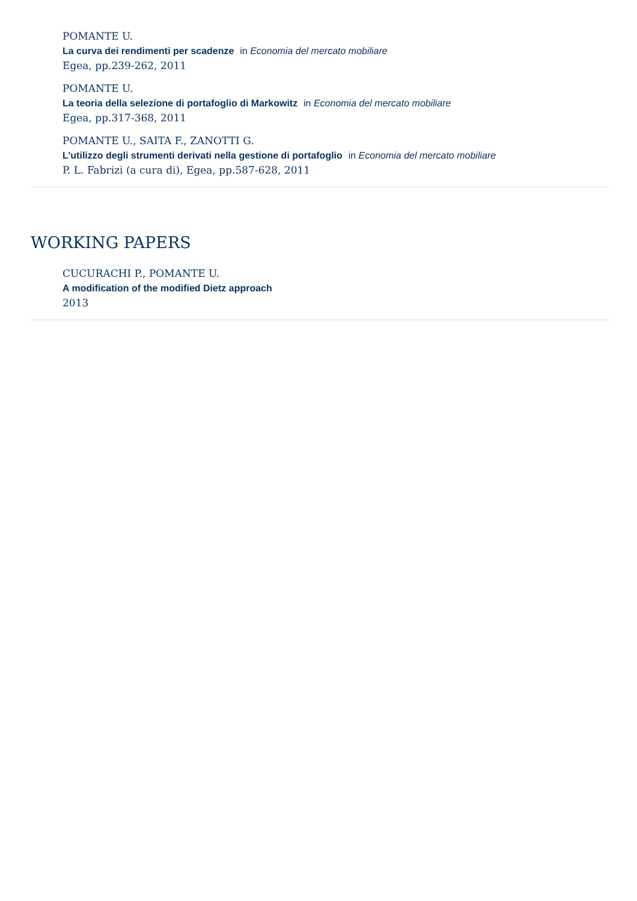POMANTE U.
La curva dei rendimenti per scadenze in Economia del mercato mobiliare
Egea, pp.239-262, 2011
POMANTE U.
La teoria della selezione di portafoglio di Markowitz in Economia del mercato mobiliare
Egea, pp.317-368, 2011
POMANTE U., SAITA F., ZANOTTI G.
L’utilizzo degli strumenti derivati nella gestione di portafoglio in Economia del mercato mobiliare
P. L. Fabrizi (a cura di), Egea, pp.587-628, 2011
WORKING PAPERS
CUCURACHI P., POMANTE U.
A modification of the modified Dietz approach
2013